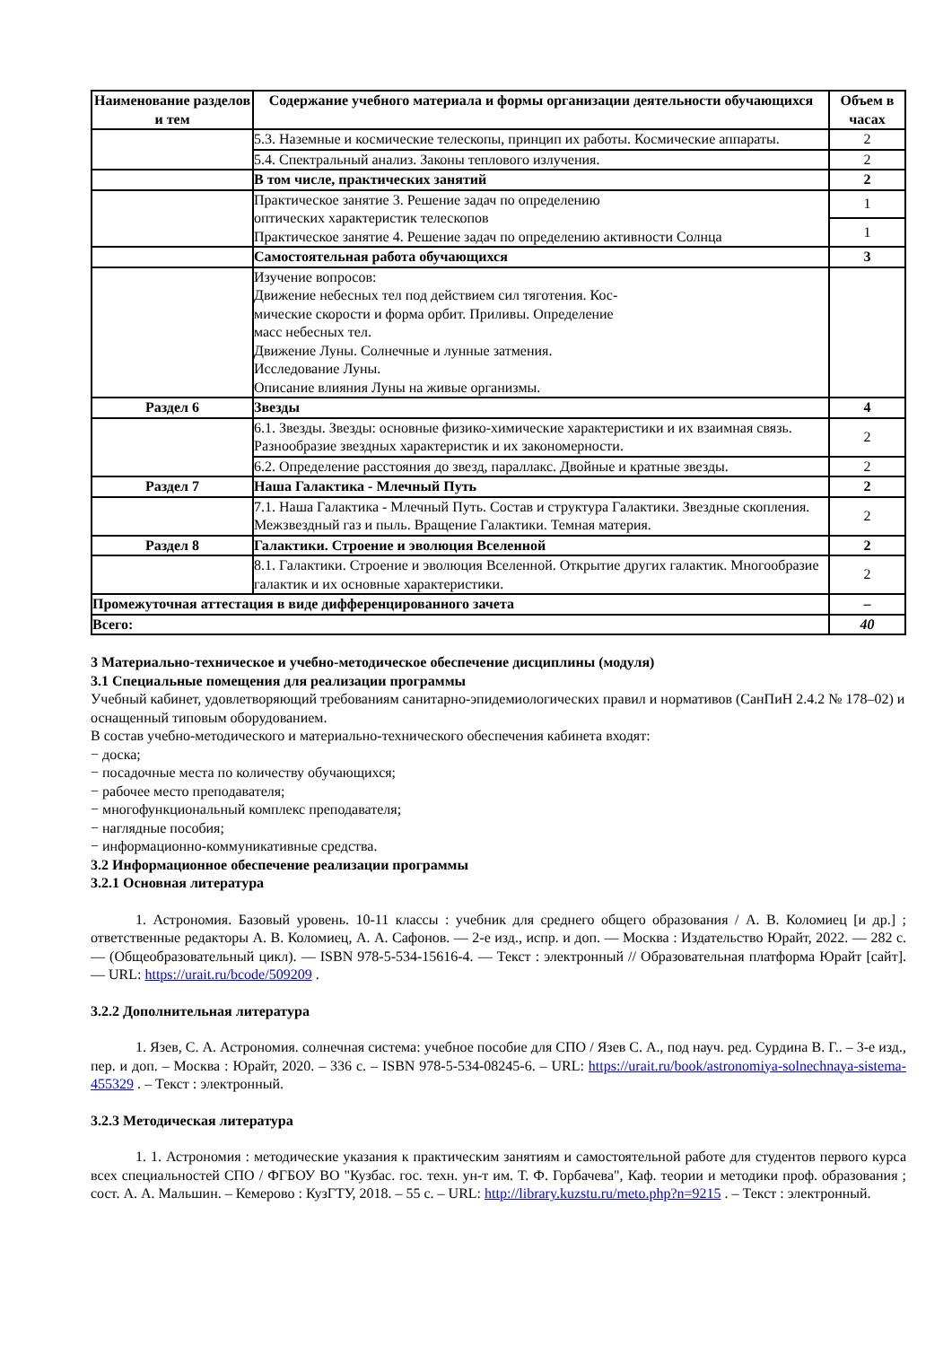| Наименование разделов и тем | Содержание учебного материала и формы организации деятельности обучающихся | Объем в часах |
| --- | --- | --- |
| | 5.3. Наземные и космические телескопы, принцип их работы. Космические аппараты. | 2 |
| | 5.4. Спектральный анализ. Законы теплового излучения. | 2 |
| | В том числе, практических занятий | 2 |
| | Практическое занятие 3. Решение задач по определению оптических характеристик телескопов Практическое занятие 4. Решение задач по определению активности Солнца | 1 |
| | | 1 |
| | Самостоятельная работа обучающихся | 3 |
| | Изучение вопросов: Движение небесных тел под действием сил тяготения. Кос- мические скорости и форма орбит. Приливы. Определение масс небесных тел. Движение Луны. Солнечные и лунные затмения. Исследование Луны. Описание влияния Луны на живые организмы. | |
| Раздел 6 | Звезды | 4 |
| | 6.1. Звезды. Звезды: основные физико-химические характеристики и их взаимная связь. Разнообразие звездных характеристик и их закономерности. | 2 |
| | 6.2. Определение расстояния до звезд, параллакс. Двойные и кратные звезды. | 2 |
| Раздел 7 | Наша Галактика - Млечный Путь | 2 |
| | 7.1. Наша Галактика - Млечный Путь. Состав и структура Галактики. Звездные скопления. Межзвездный газ и пыль. Вращение Галактики. Темная материя. | 2 |
| Раздел 8 | Галактики. Строение и эволюция Вселенной | 2 |
| | 8.1. Галактики. Строение и эволюция Вселенной. Открытие других галактик. Многообразие галактик и их основные характеристики. | 2 |
| Промежуточная аттестация в виде дифференцированного зачета | | – |
| Всего: | | 40 |
3 Материально-техническое и учебно-методическое обеспечение дисциплины (модуля)
3.1 Специальные помещения для реализации программы
Учебный кабинет, удовлетворяющий требованиям санитарно-эпидемиологических правил и нормативов (СанПиН 2.4.2 № 178–02) и оснащенный типовым оборудованием.
В состав учебно-методического и материально-технического обеспечения кабинета входят:
− доска;
− посадочные места по количеству обучающихся;
− рабочее место преподавателя;
− многофункциональный комплекс преподавателя;
− наглядные пособия;
− информационно-коммуникативные средства.
3.2 Информационное обеспечение реализации программы
3.2.1 Основная литература
1. Астрономия. Базовый уровень. 10-11 классы : учебник для среднего общего образования / А. В. Коломиец [и др.] ; ответственные редакторы А. В. Коломиец, А. А. Сафонов. — 2-е изд., испр. и доп. — Москва : Издательство Юрайт, 2022. — 282 с. — (Общеобразовательный цикл). — ISBN 978-5-534-15616-4. — Текст : электронный // Образовательная платформа Юрайт [сайт]. — URL: https://urait.ru/bcode/509209 .
3.2.2 Дополнительная литература
1. Язев, С. А. Астрономия. солнечная система: учебное пособие для СПО / Язев С. А., под науч. ред. Сурдина В. Г.. – 3-е изд., пер. и доп. – Москва : Юрайт, 2020. – 336 с. – ISBN 978-5-534-08245-6. – URL: https://urait.ru/book/astronomiya-solnechnaya-sistema-455329 . – Текст : электронный.
3.2.3 Методическая литература
1. 1. Астрономия : методические указания к практическим занятиям и самостоятельной работе для студентов первого курса всех специальностей СПО / ФГБОУ ВО "Кузбас. гос. техн. ун-т им. Т. Ф. Горбачева", Каф. теории и методики проф. образования ; сост. А. А. Мальшин. – Кемерово : КузГТУ, 2018. – 55 с. – URL: http://library.kuzstu.ru/meto.php?n=9215 . – Текст : электронный.